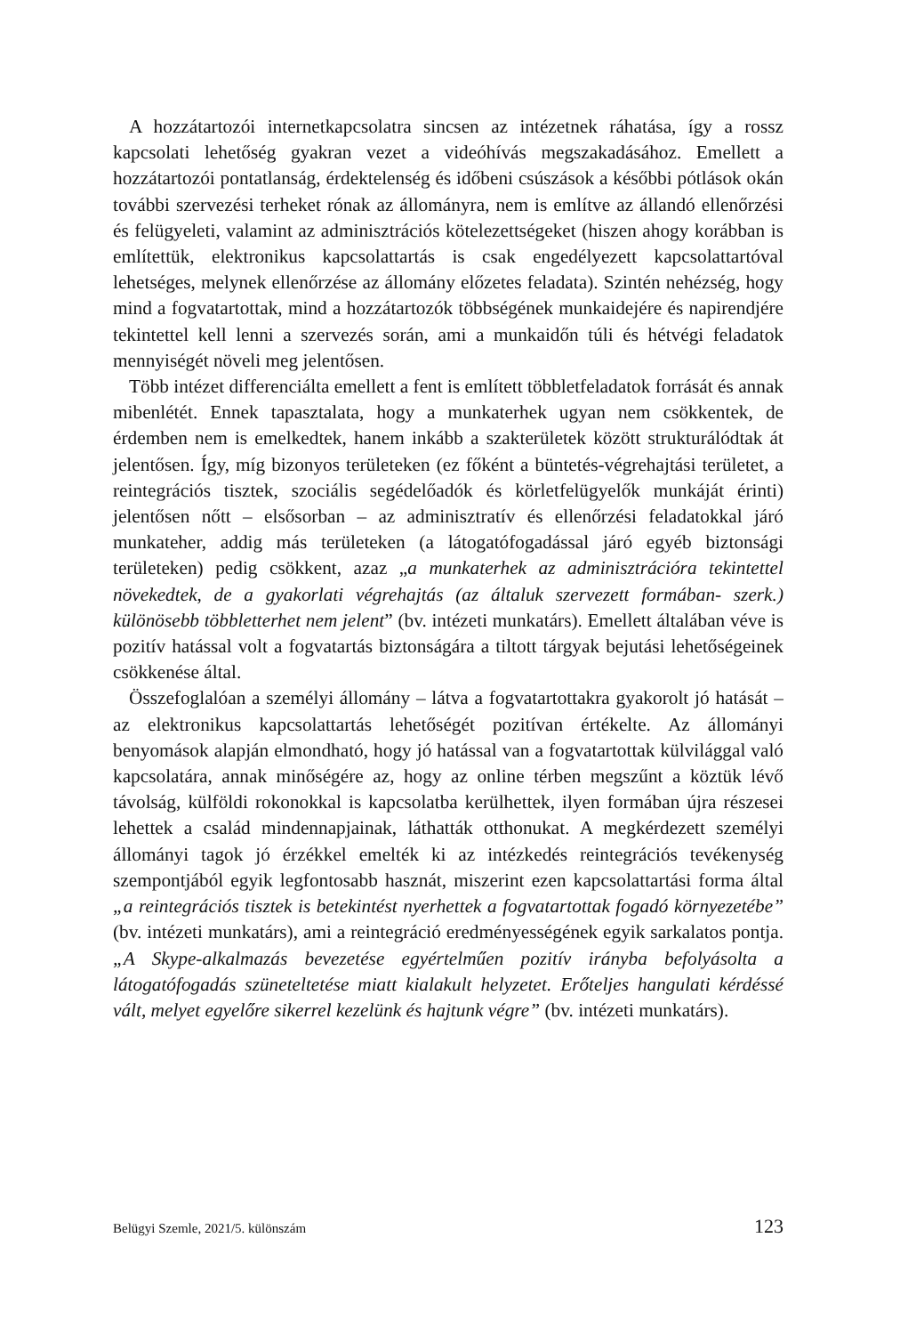A hozzátartozói internetkapcsolatra sincsen az intézetnek ráhatása, így a rossz kapcsolati lehetőség gyakran vezet a videóhívás megszakadásához. Emellett a hozzátartozói pontatlanság, érdektelenség és időbeni csúszások a későbbi pótlások okán további szervezési terheket rónak az állományra, nem is említve az állandó ellenőrzési és felügyeleti, valamint az adminisztrációs kötelezettségeket (hiszen ahogy korábban is említettük, elektronikus kapcsolattartás is csak engedélyezett kapcsolattartóval lehetséges, melynek ellenőrzése az állomány előzetes feladata). Szintén nehézség, hogy mind a fogvatartottak, mind a hozzátartozók többségének munkaidejére és napirendjére tekintettel kell lenni a szervezés során, ami a munkaidőn túli és hétvégi feladatok mennyiségét növeli meg jelentősen.
Több intézet differenciálta emellett a fent is említett többletfeladatok forrását és annak mibenlétét. Ennek tapasztalata, hogy a munkaterhek ugyan nem csökkentek, de érdemben nem is emelkedtek, hanem inkább a szakterületek között strukturálódtak át jelentősen. Így, míg bizonyos területeken (ez főként a büntetés-végrehajtási területet, a reintegrációs tisztek, szociális segédelőadók és körletfelügyelők munkáját érinti) jelentősen nőtt – elsősorban – az adminisztratív és ellenőrzési feladatokkal járó munkateher, addig más területeken (a látogatófogadással járó egyéb biztonsági területeken) pedig csökkent, azaz „a munkaterhek az adminisztrációra tekintettel növekedtek, de a gyakorlati végrehajtás (az általuk szervezett formában- szerk.) különösebb többletterhet nem jelent” (bv. intézeti munkatárs). Emellett általában véve is pozitív hatással volt a fogvatartás biztonságára a tiltott tárgyak bejutási lehetőségeinek csökkenése által.
Összefoglalóan a személyi állomány – látva a fogvatartottakra gyakorolt jó hatását – az elektronikus kapcsolattartás lehetőségét pozitívan értékelte. Az állományi benyomások alapján elmondható, hogy jó hatással van a fogvatartottak külvilággal való kapcsolatára, annak minőségére az, hogy az online térben megszűnt a köztük lévő távolság, külföldi rokonokkal is kapcsolatba kerülhettek, ilyen formában újra részesei lehettek a család mindennapjainak, láthatták otthonukat. A megkérdezett személyi állományi tagok jó érzékkel emelték ki az intézkedés reintegrációs tevékenység szempontjából egyik legfontosabb hasznát, miszerint ezen kapcsolattartási forma által „a reintegrációs tisztek is betekintést nyerhettek a fogvatartottak fogadó környezetébe” (bv. intézeti munkatárs), ami a reintegráció eredményességének egyik sarkalatos pontja. „A Skype-alkalmazás bevezetése egyértelműen pozitív irányba befolyásolta a látogatófogadás szüneteltetése miatt kialakult helyzetet. Erőteljes hangulati kérdéssé vált, melyet egyelőre sikerrel kezelünk és hajtunk végre” (bv. intézeti munkatárs).
Belügyi Szemle, 2021/5. különszám 123